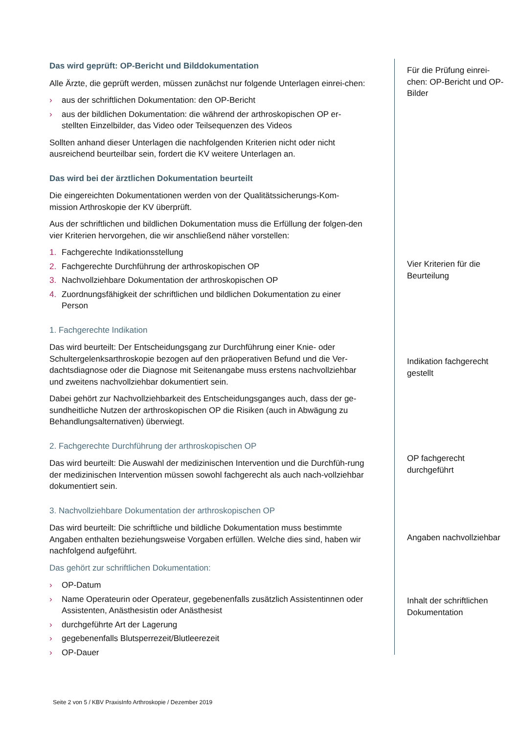Das wird geprüft: OP-Bericht und Bilddokumentation
Alle Ärzte, die geprüft werden, müssen zunächst nur folgende Unterlagen einrei-chen:
› aus der schriftlichen Dokumentation: den OP-Bericht
› aus der bildlichen Dokumentation: die während der arthroskopischen OP er-stellten Einzelbilder, das Video oder Teilsequenzen des Videos
Sollten anhand dieser Unterlagen die nachfolgenden Kriterien nicht oder nicht ausreichend beurteilbar sein, fordert die KV weitere Unterlagen an.
Das wird bei der ärztlichen Dokumentation beurteilt
Die eingereichten Dokumentationen werden von der Qualitätssicherungs-Kom-mission Arthroskopie der KV überprüft.
Aus der schriftlichen und bildlichen Dokumentation muss die Erfüllung der folgen-den vier Kriterien hervorgehen, die wir anschließend näher vorstellen:
1. Fachgerechte Indikationsstellung
2. Fachgerechte Durchführung der arthroskopischen OP
3. Nachvollziehbare Dokumentation der arthroskopischen OP
4. Zuordnungsfähigkeit der schriftlichen und bildlichen Dokumentation zu einer Person
1. Fachgerechte Indikation
Das wird beurteilt: Der Entscheidungsgang zur Durchführung einer Knie- oder Schultergelenksarthroskopie bezogen auf den präoperativen Befund und die Ver-dachtsdiagnose oder die Diagnose mit Seitenangabe muss erstens nachvollziehbar und zweitens nachvollziehbar dokumentiert sein.
Dabei gehört zur Nachvollziehbarkeit des Entscheidungsganges auch, dass der ge-sundheitliche Nutzen der arthroskopischen OP die Risiken (auch in Abwägung zu Behandlungsalternativen) überwiegt.
2. Fachgerechte Durchführung der arthroskopischen OP
Das wird beurteilt: Die Auswahl der medizinischen Intervention und die Durchfüh-rung der medizinischen Intervention müssen sowohl fachgerecht als auch nach-vollziehbar dokumentiert sein.
3. Nachvollziehbare Dokumentation der arthroskopischen OP
Das wird beurteilt: Die schriftliche und bildliche Dokumentation muss bestimmte Angaben enthalten beziehungsweise Vorgaben erfüllen. Welche dies sind, haben wir nachfolgend aufgeführt.
Das gehört zur schriftlichen Dokumentation:
› OP-Datum
› Name Operateurin oder Operateur, gegebenenfalls zusätzlich Assistentinnen oder Assistenten, Anästhesistin oder Anästhesist
› durchgeführte Art der Lagerung
› gegebenenfalls Blutsperrezeit/Blutleerezeit
› OP-Dauer
Für die Prüfung einrei-chen: OP-Bericht und OP-Bilder
Vier Kriterien für die Beurteilung
Indikation fachgerecht gestellt
OP fachgerecht durchgeführt
Angaben nachvollziehbar
Inhalt der schriftlichen Dokumentation
Seite 2 von 5 / KBV PraxisInfo Arthroskopie / Dezember 2019